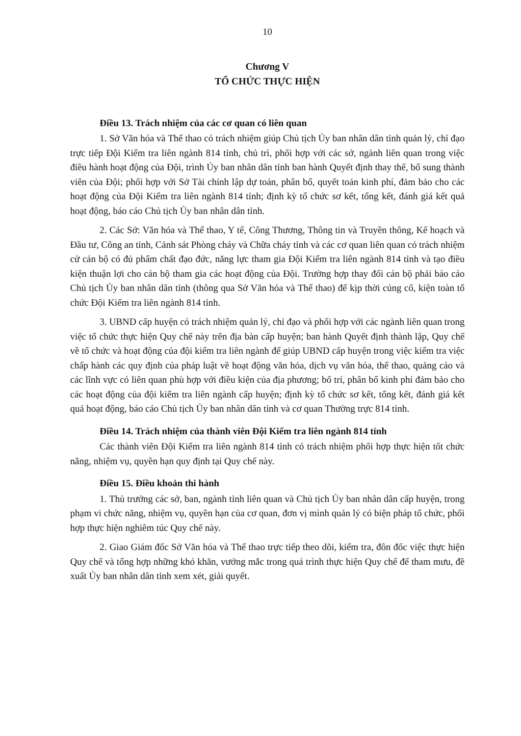10
Chương V
TỔ CHỨC THỰC HIỆN
Điều 13. Trách nhiệm của các cơ quan có liên quan
1. Sở Văn hóa và Thể thao có trách nhiệm giúp Chủ tịch Ủy ban nhân dân tỉnh quản lý, chỉ đạo trực tiếp Đội Kiểm tra liên ngành 814 tỉnh, chủ trì, phối hợp với các sở, ngành liên quan trong việc điều hành hoạt động của Đội, trình Ủy ban nhân dân tỉnh ban hành Quyết định thay thế, bổ sung thành viên của Đội; phối hợp với Sở Tài chính lập dự toán, phân bổ, quyết toán kinh phí, đảm bảo cho các hoạt động của Đội Kiểm tra liên ngành 814 tỉnh; định kỳ tổ chức sơ kết, tổng kết, đánh giá kết quả hoạt động, báo cáo Chủ tịch Ủy ban nhân dân tỉnh.
2. Các Sở: Văn hóa và Thể thao, Y tế, Công Thương, Thông tin và Truyền thông, Kế hoạch và Đầu tư, Công an tỉnh, Cảnh sát Phòng cháy và Chữa cháy tỉnh và các cơ quan liên quan có trách nhiệm cử cán bộ có đủ phẩm chất đạo đức, năng lực tham gia Đội Kiểm tra liên ngành 814 tỉnh và tạo điều kiện thuận lợi cho cán bộ tham gia các hoạt động của Đội. Trường hợp thay đổi cán bộ phải báo cáo Chủ tịch Ủy ban nhân dân tỉnh (thông qua Sở Văn hóa và Thể thao) để kịp thời củng cố, kiện toàn tổ chức Đội Kiểm tra liên ngành 814 tỉnh.
3. UBND cấp huyện có trách nhiệm quản lý, chỉ đạo và phối hợp với các ngành liên quan trong việc tổ chức thực hiện Quy chế này trên địa bàn cấp huyện; ban hành Quyết định thành lập, Quy chế về tổ chức và hoạt động của đội kiểm tra liên ngành để giúp UBND cấp huyện trong việc kiểm tra việc chấp hành các quy định của pháp luật về hoạt động văn hóa, dịch vụ văn hóa, thể thao, quảng cáo và các lĩnh vực có liên quan phù hợp với điều kiện của địa phương; bố trí, phân bổ kinh phí đảm bảo cho các hoạt động của đội kiểm tra liên ngành cấp huyện; định kỳ tổ chức sơ kết, tổng kết, đánh giá kết quả hoạt động, báo cáo Chủ tịch Ủy ban nhân dân tỉnh và cơ quan Thường trực 814 tỉnh.
Điều 14. Trách nhiệm của thành viên Đội Kiểm tra liên ngành 814 tỉnh
Các thành viên Đội Kiểm tra liên ngành 814 tỉnh có trách nhiệm phối hợp thực hiện tốt chức năng, nhiệm vụ, quyền hạn quy định tại Quy chế này.
Điều 15. Điều khoản thi hành
1. Thủ trưởng các sở, ban, ngành tỉnh liên quan và Chủ tịch Ủy ban nhân dân cấp huyện, trong phạm vi chức năng, nhiệm vụ, quyền hạn của cơ quan, đơn vị mình quản lý có biện pháp tổ chức, phối hợp thực hiện nghiêm túc Quy chế này.
2. Giao Giám đốc Sở Văn hóa và Thể thao trực tiếp theo dõi, kiểm tra, đôn đốc việc thực hiện Quy chế và tổng hợp những khó khăn, vướng mắc trong quá trình thực hiện Quy chế để tham mưu, đề xuất Ủy ban nhân dân tỉnh xem xét, giải quyết.